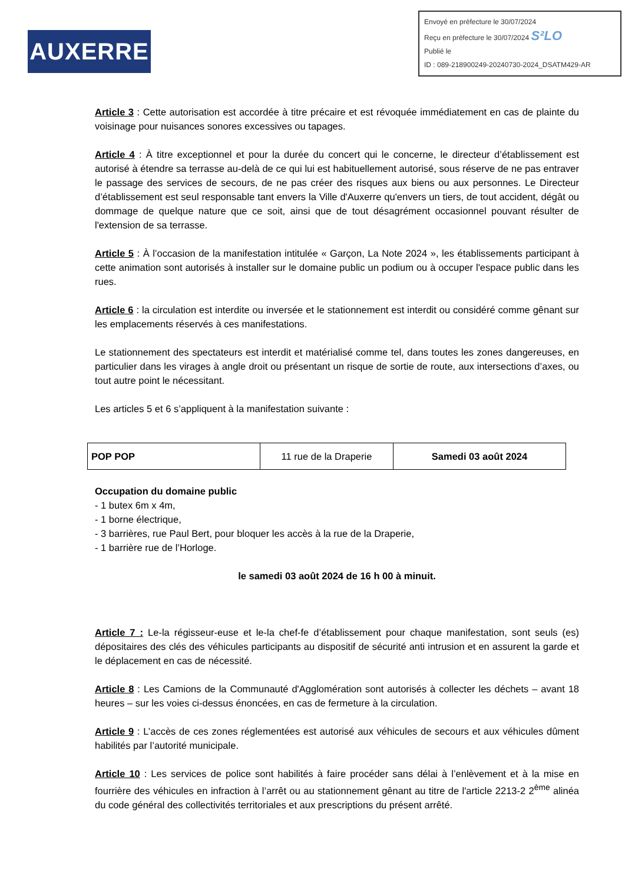AUXERRE
Envoyé en préfecture le 30/07/2024
Reçu en préfecture le 30/07/2024 S²LO
Publié le
ID : 089-218900249-20240730-2024_DSATM429-AR
Article 3 : Cette autorisation est accordée à titre précaire et est révoquée immédiatement en cas de plainte du voisinage pour nuisances sonores excessives ou tapages.
Article 4 : À titre exceptionnel et pour la durée du concert qui le concerne, le directeur d’établissement est autorisé à étendre sa terrasse au-delà de ce qui lui est habituellement autorisé, sous réserve de ne pas entraver le passage des services de secours, de ne pas créer des risques aux biens ou aux personnes. Le Directeur d’établissement est seul responsable tant envers la Ville d'Auxerre qu'envers un tiers, de tout accident, dégât ou dommage de quelque nature que ce soit, ainsi que de tout désagrément occasionnel pouvant résulter de l'extension de sa terrasse.
Article 5 : À l’occasion de la manifestation intitulée « Garçon, La Note 2024 », les établissements participant à cette animation sont autorisés à installer sur le domaine public un podium ou à occuper l'espace public dans les rues.
Article 6 : la circulation est interdite ou inversée et le stationnement est interdit ou considéré comme gênant sur les emplacements réservés à ces manifestations.
Le stationnement des spectateurs est interdit et matérialisé comme tel, dans toutes les zones dangereuses, en particulier dans les virages à angle droit ou présentant un risque de sortie de route, aux intersections d’axes, ou tout autre point le nécessitant.
Les articles 5 et 6 s’appliquent à la manifestation suivante :
| POP POP | 11 rue de la Draperie | Samedi 03 août 2024 |
Occupation du domaine public
- 1 butex 6m x 4m,
- 1 borne électrique,
- 3 barrières, rue Paul Bert, pour bloquer les accès à la rue de la Draperie,
- 1 barrière rue de l’Horloge.
le samedi 03 août 2024 de 16 h 00 à minuit.
Article 7 : Le-la régisseur-euse et le-la chef-fe d’établissement pour chaque manifestation, sont seuls (es) dépositaires des clés des véhicules participants au dispositif de sécurité anti intrusion et en assurent la garde et le déplacement en cas de nécessité.
Article 8 : Les Camions de la Communauté d'Agglomération sont autorisés à collecter les déchets – avant 18 heures – sur les voies ci-dessus énoncées, en cas de fermeture à la circulation.
Article 9 : L’accès de ces zones réglementées est autorisé aux véhicules de secours et aux véhicules dûment habilités par l’autorité municipale.
Article 10 : Les services de police sont habilités à faire procéder sans délai à l’enlèvement et à la mise en fourrière des véhicules en infraction à l’arrêt ou au stationnement gênant au titre de l'article 2213-2 2<sup>ème</sup> alinéa du code général des collectivités territoriales et aux prescriptions du présent arrêté.